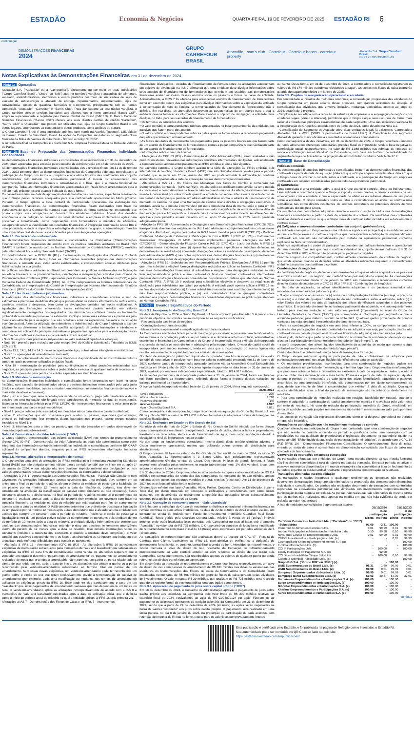ESTADÃO Economia & Negócios QUARTA-FEIRA, 19 DE FEVEREIRO DE 2025 ESTADÃO RI 6
continuação DEMONSTRAÇÕES FINANCEIRAS 2024 GRUPO
CARREFOUR
BRASIL Atacadão · sam's club · Carrefour · Carrefour banco · carrefour property Atacadão S.A. Grupo Carrefour Brasil
CNPJ 75.315.333/0001-09
Notas Explicativas às Demonstrações Financeiras em 31 de dezembro de 2024
Nota 1: Operações
Atacadão S.A. (“Atacadão” ou a “Companhia”), diretamente ou por meio de suas subsidiárias (“Grupo Carrefour Brasil”, “Grupo” ou “Nós”) atua no comércio varejista e atacadista de alimentos, vestuário, eletrodomésticos, eletrônicos e outros produtos por meio de sua cadeia de lojas de atacado de autosserviços e atacado de entrega, hipermercados, supermercados, lojas de conveniência, postos de gasolina, farmácias e e-commerce, principalmente sob os nomes comerciais “Atacadão”, “Carrefour” e “Sam’s Club”. Para dar suporte ao seu núcleo varejista, o Grupo também oferece serviços bancários aos clientes, sob o nome comercial “Banco CSF”, empresa supervisionada e regulada pelo Banco Central do Brasil (BACEN). O Banco Carrefour Soluções Financeiras (“Banco CSF”) oferece aos seus clientes cartões de crédito “Carrefour”, “Sam’s Club” e “Atacadão” que podem ser utilizados nas lojas do Grupo Carrefour Brasil e em outros lugares, empréstimos ao consumidor e outros produtos, como apólices de seguro.
O Grupo Carrefour Brasil é uma sociedade anônima com matriz na Avenida Tucunaré, 125, cidade de Barueri, Estado de São Paulo, Brasil. As ações da Companhia são listadas no segmento Novo Mercado da Bolsa de Valores de São Paulo - B3, sob o código “CRFB3”.
A controladora final da Companhia é a Carrefour S.A., empresa francesa listada na Bolsa de Valores de Paris.
Nota 2: Base de Preparação das Demonstrações Financeiras Individuais Consolidadas
As demonstrações financeiras individuais e consolidadas do exercício findo em 31 de dezembro de 2024 foram aprovadas para emissão pelo Conselho de Administração em 18 de fevereiro de 2025.
As demonstrações financeiras individuais e consolidadas dos exercícios findos em 31 de dezembro 2024 e 2023 compreendem as demonstrações financeiras da Companhia e de suas controladas e a participação do Grupo nos lucros ou prejuízos e nos ativos líquidos das controladas em conjunto contabilizados pelo método de equivalência patrimonial. A moeda de apresentação das demonstrações financeiras individuais e consolidadas é o Real, que é a moeda funcional da Companhia. Todas as informações financeiras apresentadas em Reais foram arredondadas para o milhão mais próximo, exceto quando indicado de outra forma.
Os conselheiros têm, na data de aprovação das demonstrações financeiras, expectativa razoável de que o Grupo possui recursos adequados para sua continuidade operacional no futuro próximo. Portanto, o Grupo aplicou a base contábil de continuidade operacional na elaboração das demonstrações financeiras. As demonstrações financeiras foram elaboradas com base na perspectiva de que a Companhia manterá suas operações de forma consistente, presumindo que possa cumprir suas obrigações no decorrer das atividades habituais. Apesar dos desafios econômicos e da redução no consumo no setor alimentar, a empresa implementou ações para preservar a lucratividade, como negociações com fornecedores e medidas de eficiência, assegurando assim a estabilidade dos resultados financeiros. A integração contínua do Grupo BIG é uma prioridade, e dada a importância estratégica da entidade no grupo, a administração mantém uma expectativa realista de recursos suficientes para manutenção das operações.
Nota 2.1. Declaração de conformidade
As demonstrações financeiras individuais e consolidadas da Companhia (“Demonstrações Financeiras”) foram preparadas de acordo com as práticas contábeis adotadas no Brasil (“BR GAAP”) e também de acordo com as Normas Internacionais de Contabilidade (“IFRSs”), emitidas pela International Accounting Standards Board (“IASB”).
Em conformidade com a OCPC 07 (R1) - Evidenciação na Divulgação dos Relatórios Contábil-Financeiros de Propósito Geral, todas as informações relevantes próprias das demonstrações financeiras, e somente elas, estão sendo evidenciadas, e correspondem àquelas utilizadas pela Administração na sua gestão.
As práticas contábeis adotadas no Brasil compreendem as políticas estabelecidas na legislação societária brasileira e os pronunciamentos, orientações e interpretações emitidos pelo Comitê de Pronunciamentos Contábeis (CPC), aprovados pela Comissão de Valores Mobiliários (CVM) e pelo Conselho Federal de Contabilidade (CFC). As IFRSs compreendem as Normas Internacionais de Contabilidade, as interpretações do Comitê de Interpretação das Normas Internacionais de Relatório Financeiro (IFRIC) e do Comitê Permanente de Interpretações (SIC).
Nota 2.2. Uso de estimativas e julgamentos
A elaboração das demonstrações financeiras individuais e consolidadas envolve o uso de estimativas e premissas da Administração que podem afetar os valores informados de certos ativos, passivos, receitas e despesas, bem como as divulgações contidas nas notas explicativas. A liquidação das transações envolvendo essas estimativas poderá resultar em valores significativamente divergentes dos registrados nas informações contábeis devido ao tratamento probabilístico inerente ao processo de estimativa. O Grupo revisa suas estimativas e premissas pelo menos anualmente para assegurar que são razoáveis à luz da experiência passada e da situação econômica atual. Além da utilização de estimativas, a Administração do Grupo é obrigada a exercer julgamento ao determinar o tratamento contábil apropriado de certas transações e atividades e como deve ser aplicadoAs principais estimativas e julgamentos aplicados para a elaboração destas informações contábeis individuais e consolidadas dizem respeito a:
• Nota 9 - as principais premissas subjacentes ao valor realizável líquido dos estoques;
• Nota 10 - provisão para redução ao valor recuperável do ICMS e Substituição Tributária do ICMS (ICMS ST);
• Notas 13.2, 14.1, 14.2 e 14.3 - valor recuperável de ágio, outros ativos intangíveis e imobilizados;
• Nota 15 - operações de arrendamento mercantil;
• Nota 17 - reconhecimento de ativos fiscais diferidos e disponibilidade de lucros tributáveis futuros contra os quais podem ser utilizados prejuízos fiscais;
• Nota 18 - mensuração de provisões para contingências e outras provisões relacionadas aos negócios, as principais premissas sobre a probabilidade e escala de qualquer saída de recursos; e
• Nota 28.7 - provisão para perdas de crédito esperadas em ativo financeiro.
Nota 2.3. Métodos de mensuração
As demonstrações financeiras individuais e consolidadas foram preparadas com base no custo histórico, com exceção de determinados ativos e passivos financeiros mensurados pelo valor justo (títulos e valores mobiliários, contas a receber, empréstimos, instrumentos financeiros derivativos e mais valia de ativos e passivos).
Valor justo é o preço que seria recebido pela venda de um ativo ou pago pela transferência de um passivo em uma transação não forçada entre participantes do mercado na data de mensuração. Baseado na hierarquia definida pela IFRS 13/CPC 46 - Instrumentos financeiros, o valor justo pode ser mensurado usando os seguintes critérios:
• Nível 1: preços cotados (não ajustados) em mercados ativos para ativos e passivos idênticos;
• Nível 2: informações que são observáveis para o ativo ou passivo, seja direta (por exemplo, preços) ou indiretamente (por exemplo, dados baseados nos preços), exceto preços cotados incluídos no Nível 1; e
• Nível 3: informações para o ativo ou passivo, que não são baseados em dados observáveis de mercado (inputs não observáveis).
Nota 2.4. Demonstração do Valor Adicionado (“DVA”)
O Grupo elaborou demonstrações dos valores adicionado (DVA) nos termos do pronunciamento técnico CPC 09 (R1) - Demonstração do Valor Adicionado, as quais são apresentadas como parte integrante das informações contábeis intermediárias individuais e consolidadas conforme BR GAAP aplicável às companhias abertas, enquanto para as IFRS representam informação financeira suplementar.
Nota 2.5. Normas, alterações e interpretações de normas
O Grupo avaliou uma série de alterações às IFRSs emitidas pelo International Accounting Standards Board (IASB) que são obrigatoriamente válidas para o período contábil que se inicie em ou após 1º de janeiro de 2024. A sua adoção não teve qualquer impacto material nas divulgações ou nos valores apresentados nessas demonstrações financeiras da controladora e do consolidado.
- Alterações à IAS 1 - Apresentação das Demonstrações Financeiras - Passivo Não Circulante com Covenants: As alterações indicam que apenas covenants que uma entidade deve cumprir em ou antes que o final do período de relatório, afetam o direito da entidade de postergar a liquidação de um passivo por no mínimo 12 meses após a data do relatório (e, portanto, isso deve ser considerado na avaliação da classificação do passivo como circulante ou não circulante). Esses covenants afetam se o direito existe no final do período de relatório, mesmo se o cumprimento do covenant é avaliado apenas após a data do relatório (por exemplo, um covenant com base na condição financeira da entidade na data do relatório que seja avaliado para fins de cumprimento apenas após a data do relatório). O IASB também determina que o direito de postergar a liquidação de um passivo por no mínimo 12 meses após a data do relatório não é afetado se uma entidade tem apenas que cumprir um covenant após o período de relatório. Porém se o direito de postergar a liquidação dentro de um passivo estiver sujeito ao cumprimento de covenants pela entidade dentro do período de 12 meses após a data do relatório, a entidade divulga informações que permite aos usuários das demonstrações financeiras entender o risco dos passivos se tornarem amortizáveis dentro do período de 12 meses após a data do relatório. Isso incluiria informações sobre os covenants (incluindo a natureza dos covenants e quando a entidade deve cumpri-los), o valor contábil dos passivos correspondentes e os fatos e as circunstâncias, se houver, que indiquem que a entidade pode enfrentar dificuldades para cumprir os covenants.
- Alteração à IFRS 16 - Arrendamentos (CPC 06 (R2) - As alterações à IFRS 16 acrescentam exigências de mensuração subsequente para transações de “sale and leaseback” que satisfazem as exigências da IFRS 15 para fins de contabilização como venda. As alterações requerem que o vendedor-arrendatário determine ‘pagamentos de arrendamento’ ou ‘pagamentos de arrendamento revisados’ de modo que o vendedor-arrendatário não reconheça um ganho ou perda relacionado ao direito de uso retido por ele, após a data de início. As alterações não afetam o ganho ou a perda reconhecido pelo vendedor-arrendatário relacionado ao término total ou parcial de um arrendamento. Sem essas novas exigências, um vendedor-arrendatário pode ter reconhecido um ganho sobre o direito de uso que retém exclusivamente devido à remensuração do passivo de arrendamento (por exemplo, após uma modificação ou mudança nos termos do arrendamento) aplicando as exigências gerais da IFRS 16. Esse pode ter sido particularmente o caso em um “leaseback” que inclui pagamentos de arrendamento variáveis que não dependem de um índice ou taxa. O vendedor-arrendatário aplica as alterações retrospectivamente de acordo com a IAS 8 a transações de “sale and leaseback” celebradas após a data da aplicação inicial, que é definida como o início do período anual de relatório no qual a entidade aplicou a IFRS 16 pela primeira vez.
Alterações a IAS 7 - Demonstração dos Fluxos de Caixa e ao IFRS 7 - Instrumentos
Financeiros: Divulgações - Acordos de Financiamento de Fornecedores: As alterações acrescentam um objetivo de divulgação na IAS 7 afirmando que uma entidade deve divulgar informações sobre seus acordos de financiamento de fornecedores que permitem aos usuários das demonstrações financeiras avaliar os efeitos desses acordos sobre os passivos e fluxos de caixa da entidade. Adicionalmente, a IFRS 7 foi alterada para acrescentar acordos de financiamento de fornecedores como um exemplo dentro das exigências para divulgar informações sobre a exposição da entidade à concentração do risco de liquidez. O termo ‘acordos de financiamento de fornecedores’ não é definido. Em vez disso, as alterações descrevem as características de um acordo para o qual a entidade deveria fornecer as informações. Para atender o objetivo de divulgação, a entidade deve divulgar, no todo, para seus acordos de financiamento de fornecedores:
• Os termos e as condições dos acordos
• O valor contábil, e correspondentes rubricas apresentadas no balanço patrimonial da entidade, dos passivos que fazem parte dos acordos
• O valor contábil, e correspondentes rubricas pelas quais os fornecedores já receberam pagamento daqueles que fornecem o financiamento
• As faixas das datas de vencimento dos pagamentos para os passivos financeiros que fazem parte de um acordo de financiamento de fornecedores e contas a pagar comparáveis que não fazem parte de um acordo de financiamento de fornecedores
• Informações sobre o risco de liquidez
- Alteração a do CPC 09 (R1) - Demonstração do Valor Adicionado (DVA), foram avaliadas e não produziram efeitos relevantes nas informações contábeis intermediárias divulgadas, adicionalmente a Companhia não adotou antecipadamente as IFRS emitidas e ainda não vigentes.
No exercício corrente, o Grupo também avaliou uma série de alterações às IFRSs emitidas pelo International Accounting Standards Board (IASB) que são obrigatoriamente válidas para o período contábil que se inicia em 1º de janeiro de 2025 ou posteriormente A administração continua avaliando os impactos até a data de aprovação dessas demonstrações financeiras.
- Alterações à IAS 21 - Os Efeitos das Mudanças nas Taxas de Câmbio e conversão das Demonstrações Contábeis - (CPC 02 R(2)) - As alterações especificam como avaliar se uma moeda é conversível, e como determinar a taxa de câmbio quando não for. As alterações afirmam que uma moeda é conversível por outra moeda quando a entidade consegue obter a outra moeda dentro de um período de tempo que permite um atraso administrativo normal e através de um mecanismo de mercado ou cambial no qual uma transação de câmbio criaria direitos e obrigações exequíveis. A entidade avalia se a moeda é conversível por outra moeda na data de mensuração e para um fim específico. Se o Grupo conseguir obter apenas um valor insignificante da outra moeda na data de mensuração para o fim específico, a moeda não é conversível por outra moeda. As alterações são aplicáveis para períodos anuais iniciados em ou após 1º de janeiro de 2025, sendo permitida adoção antecipada.
- Adoção da IFRS 18 - Apresentação e Divulgações nas Demonstrações Financeiras (CPC 26 (R1)), transportando diversas das exigências na IAS 1 não alteradas e complementando-as com as novas exigências. Além disso, alguns parágrafos da IAS 1 foram movidos para a IAS 8 (CPC 23) - Políticas Contábeis, Mudança de Estimativa e Retificação de Erro e IFRS 7 (CPC 40 (R1)) - Instrumentos Financeiros: Divulgações. O IASB, também implementou pequenas alterações na IAS 7 (CPC03R2)) - Demonstração do Fluxo de Caixa e IAS 33 (CPC 41) - Lucro por Ação. A IFRS 18 introduziu novas exigências para: (i) apresentar categorias específicas e subtotais definidos na demonstração do resultado (ii) apresentar divulgações sobre as medidas de desempenho definidas pela administração (MPMs) nas notas explicativas às demonstrações financeiras e (iii) melhorarias vinculadas aos requisitos de agregação e desagregação de informações.
- Adoção da IFRS 19 - Subsidiárias sem Responsabilidade Pública: Divulgações A IFRS 19 permite que uma subsidiária elegível forneça divulgações reduzidas ao aplicar as Normas Contábeis IFRS nas suas demonstrações financeiras. A subsidiária é elegível para divulgações reduzidas se não tiver responsabilidade pública e sua controladora final ou qualquer controladora intermediária preparar demonstrações financeiras consolidadas disponíveis ao público que atendam as Normas Contábeis IFRS. A IFRS 19 é opcional para subsidiárias elegíveis e descreve as exigências de divulgação para subsidiárias que optam por aplicá-la. A entidade pode apenas aplicar a IFRS 19 se, no final do período de relatório: (i) for uma subsidiária (isso inclui uma controladora intermediária) (ii) não tiver responsabilidade pública, e (iii) sua controladora final ou qualquer controladora intermediária prepara demonstrações financeiras consolidadas disponíveis ao público que atendam as Normas Contábeis IFRS.
Nota 3: Eventos Significativos do Período
Nota 3.1. Incorporação do Grupo Big Brasil S.A.
Na data de 04 junho de 2024, o Grupo Big Brasil S.A.foi incorporado pelo Atacadão S.A, tendo como principais objetivos decorrentes dessa incorporação as seguintes justificativas:
- Racionalização das linhas de negócio
- Otimização da estrutura de capital
- Maior eficiência operacional e simplificação da estrutura societária
As Companhias envolvidas fazem parte do mesmo grupo societário e possuem características afins, dessa forma a incorporação, justifica-se por beneficiar e otimizar a ordem estrutural, administrativa, econômica e financeira das Companhias e do Grupo. A incorporação visa a extinção da incorporada e sucessão de todos os seus direitos e obrigações pela incorporadora. O valor do capital social da incorporadora permaneceu inalterado, tendo em vista que a incorporação do acervo líquido não resultou em aumento de capital, tampouco a emissão de novas ações.
O critério de avaliação do patrimônio líquido da incorporada, para fins de incorporação, foi o valor contábil de seus ativos e passivos, com base no balanço patrimonial encerrado em 31 de janeiro de 2024, conforme Laudo de Incorporação aprovado conforme Ata da Assembleia Geral Extraordinária realizada em 04 de junho de 2024. O acervo líquido incorporado na data base de 31 de janeiro de 2024, avaliado por empresa independente especializada, totalizou R$ 4.917 milhões.
As variações patrimoniais da incorporada posteriores a 31 de janeiro de 2024, foram escrituradas nos livros contábeis da incorporadora, refletindo dessa forma o impacto dessas variações no balanço patrimonial da incorporadora.
O acervo líquido incorporado na data base de 31 de janeiro de 2024, têm a seguinte composição:
| | 31/01/2024 |
| --- | --- |
| Ativos circulantes | 225 |
| Ativos não circulantes | 4.710 |
| Passivos circulantes | (18) |
| Acervo líquido | 4.917 |
| Ágio - Grupo Big Brasil S.A. | 4.031 |
Como consequência da incorporação, o ágio reconhecido na aquisição do Grupo Big Brasil S.A. em 06 de junho de 2022 no valor de R$ 4.031 milhões, foi reclassificado para a rubrica de Intangível, na subclassificação ágio.
Nota 3.2. Enchentes no Estado do Rio Grande do Sul
No início do mês de maio de 2024, o Estado do Rio Grande do Sul foi atingido por fortes chuvas cujas consequências resultaram principalmente na perda de vidas, danos a lares e propriedades, transtornos na rede viária, elétrica e de fornecimento de água, bem como inundações devido à elevação no nível de importantes rios do estado.
No que tange ao funcionamento operacional, mesmo diante deste cenário climático adverso, o Grupo manteve-se operacional, mesmo que utilizando outros centros de distribuição para abastecimento.
O Grupo operava 98 lojas no estado do Rio Grande do Sul em 01 de maio de 2024, incluindo 30 lojas Atacadão, 11 hipermercados e 3 Sam’s Clubs, que coletivamente representavam aproximadamente 6% das vendas do Grupo. Das nossas 44 lojas de grande formato, 8 foram severamente afetadas pelas enchentes na região (aproximadamente 1% das vendas), todas com seguro de ativos e lucros cessantes.
Em 30 de junho de 2024 o Grupo reconheceu uma perda de estoques e ativo imobilizado de R$ 114 milhões em contrapartida do reembolso das seguradoras no montante de R$ 110 milhões, ambos registrados em custos dos produtos vendidos e outras receitas (despesas). Até 31 de dezembro de 2024 todas as lojas atingidas foram reabertas.
Os prejuízos sofridos nas lojas (Atacadão, Hiper, Postos, Drogaria, Centro de Distribuição, Super e Todo dia) por danos materiais em estoques e edificações e benefeitorias, bem como lucros cessantes em decorrência do fechamento temporário das operações foram substancialmente cobertos pela apólice de seguros do Grupo.
Nota 3.3. Operação de retroarrendamento - “Sale-Leaseback”
Em linha com a estratégia do Grupo de maximizar a eficiência operacional e financeira baseada na revisão contínua de seus ativos imobiliários, na data de 22 de outubro de 2024 o Grupo assinou um contrato de venda de Imóveis com Fundo de Investimento Imobiliário Guardian Real Estate (GARE11), fundo gerido pela Guardian Gestora Ltda., relativo à venda de 15 (quinze) imóveis próprios onde estão localizadas lojas operadas pela Companhia ou suas afiliadas sob a bandeira “Atacadão”, no valor total de R$ 725 milhões. O Grupo celebrou contratos de locação na modalidade de retroarrendamento com prazo inicial de 13 (treze) anos, renováveis por períodos adicionais de 5 (cinco) anos.
As transações de retroarrendamento são analisadas dentro do escopo do CPC 47 - Receita de Contrato com Cliente, equivalente ao IFRS 15, com objetivo de verificar se a obrigação de desempenho foi satisfeita, e, portanto, contabilizar a venda do bem. Atendidos os requerimentos, o Grupo mensura o ativo de direito de uso resultante da transação de retroarrendamento proporcionalmente ao valor contábil anterior do ativo referente ao direito de uso retido pela Companhia. Consequentemente, são reconhecidos apenas os valores de qualquer ganho ou perda referente aos direitos transferidos ao comprador.
Em decorrência da transação de retroarrendamento o Grupo reconheceu, respectivamente, um ativo de direito de uso e um passivo de arrendamento de R$ 333 milhões nas datas de assinaturas das escrituras. As Demonstrações dos Fluxos de Caixa da Controladora e do Consolidado foram impactadas no montante de R$ 696 milhões no grupo de fluxos de caixa gerados pelas atividades de investimentos. O valor restante, R$ 29 milhões, que totalizam os R$ 725 milhões será recebido quando do registro formal da escritura pública junto aos ógãos competentes.
Nota 3.4. Aprovação de pagamento de juros sobre capital próprio (“JCP”)
Em 18 de dezembro de 2024, o Conselho de Administração aprovou o pagamento de juros sobre capital próprio aos acionistas da Companhia pelo valor bruto de R$ 200 milhões relativos ao exercício fiscal de 2024, equivalentes ao valor de R$ 0,094829124 por ação. Fizeram jus ao pagamento os acionistas constantes da posição acionária da Companhia em 23 de dezembro de 2024, sendo que a partir de 24 de dezembro de 2024 (inclusive) as ações serão negociadas na bolsa de valores “ex-direito” aos juros sobre capital próprio. O pagamento será realizado em uma única parcela, no dia 8 de janeiro de 2025, na proporção da participação de cada acionista com retenção do Imposto de Renda na fonte, exceto para os acionistas comprovadamente imunes
ou isento. Desta forma, em 31 de dezembro de 2024, a Controladora e Consolidado registraram os valores de R$ 174 milhões na rúbrica “dividendos a pagar”. Os efeitos nos fluxos de caixa ocorrerão quando do pagamento efetivo em janeiro de 2025.
Nota 3.5. Projetos de reorganização operacional e societária
Em continuidade à iniciativa de melhorias contínuas, a consolidação progressiva das atividades do Grupo representa um passo adiante desse processo, com ganhos adicionais de sinergia. A consolidação das atividades, que envolve, inclusive, mudanças societárias, ocorreu ao longo de 2024, através de 2 projetos.
- Simplificação societária com a redução da estrutura de empresas e a segregação de negócios por entidades legais (Varejo e Atacado), permitindo que o Grupo aloque seus recursos de forma mais racional e focada nas principais características de cada segmento. Uma das iniciativas realizada foi a incorporação do Grupo BIG ocorrida em 4 de junho de 2024, como descrito na Nota 3.1.
- Consolidação do Segmento de Atacado entre duas entidades legais já existentes, Controladora Atacadão S.A. e WMS (“WMS Supermercados do Brasil Ltda.”). A Consolidação dos segmento Atacadista garantiu maior eficiência e resultados operacionais comparativos.
Como consequência destas iniciativas, em 31 de dezembro de 2024, o Grupo reconheceu imposto de renda ativo sobre diferenças temporárias, prejuízo fiscal de imposto de renda e base negativa de contribuição social, respectivamente no valor de R$ 1.088 milhões nas rubricas de “Imposto de renda e contribuição social diferidos” no Consolidado, com base em histórico de rentabilidade do segmento de lojas do Atacadão e na projeção de lucros tributários futuros. Vide Nota 17.2.
Nota 4: Base de Consolidação
Políticas contábeis
As demonstrações financeiras individuais e consolidadas incluem as demonstrações financeiras das controladas a partir da data de aquisição (data em que o Grupo adquire controle) até a data em que o Grupo deixa de exercer o controle sobre a controlada, e a participação do Grupo em empresas controladas em conjunto contabilizadas pelo método da equivalência patrimonial.
(i) Controladas
Uma controlada é uma entidade sobre a qual o Grupo exerce o controle, direta ou indiretamente. Uma entidade é controlada quando o Grupo é exposto, ou tem direitos, a retornos variáveis de seu envolvimento com a entidade e tem a capacidade de afetar esses retornos através de seu poder sobre a entidade. O Grupo considera todos os fatos e circunstâncias ao avaliar se controla uma subsidiária, tais como direitos resultantes de acordos contratuais ou potenciais direitos de voto substanciais detidos pelo Grupo.
Os resultados das controladas adquiridas durante o exercício estão incluídos nas demonstrações financeiras consolidadas a partir da data de aquisição do controle. Os resultados das controladas vendidas durante o exercício ou que o Grupo deixa de controlar estão incluídos até a data em que o controle cessar.
(ii) Coligadas e empreendimentos controlados em conjunto (joint-ventures)
As entidades nas quais o Grupo exerce uma influência significativa (coligadas) e as entidades sobre as quais o Grupo exerce o controle conjunto e que correspondem à definição de empreendimento controlado em conjunto são contabilizados pelo método da equivalência patrimonial, conforme explicado na Nota 12 “Investimentos”.
Influência significativa é o poder de participar nas decisões das políticas financeiras e operacionais de uma investida, mas sem que haja o controle individual ou conjunto dessas políticas. Em 31 de dezembro 2024 e 2023 o Grupo não possuía participação em coligadas.
Controle conjunto é o compartilhamento, contratualmente convencionado, do controle de negócio, que existe apenas quando as decisões sobre as atividades relevantes requerem o consentimento unânime das partes que partilham o controle.
Combinações de negócios
As combinações de negócios, definidas como transações em que os ativos adquiridos e os passivos assumidos constituem um negócio, são contabilizadas pelo método de aquisição. As combinações de negócios realizadas desde 1º de janeiro de 2010 são mensuradas e reconhecidas conforme descrito abaixo, de acordo com o CPC 15 (R1) (IFRS 3) - Combinações de Negócios:
▪ Na data de aquisição, os ativos identificáveis adquiridos e os passivos assumidos são reconhecidos e mensurados pelo valor justo.
▪ O ágio corresponde ao excesso da (i) soma da contraprestação transferida (ou seja, o preço de aquisição) e o valor de qualquer participação da não controladora sobre a adquirida, sobre (ii) o valor líquido dos valores na data de aquisição dos ativos identificáveis adquiridos e dos passivos assumidos. É registrado diretamente no balanço patrimonial da adquirida, e é subsequentemente testado para eventual redução ao seu valor recuperável (impairment) ao nível do Grupo de Unidades Geradoras de Caixa (“UGC”) que corresponde à informação por segmento a que a adquirida pertence, pelo método descrito na Nota 14.3. Qualquer ganho proveniente de compra vantajosa (ou seja, deságio) é reconhecido diretamente no resultado.
▪ Para as combinações de negócios em uma base inferior a 100%, os componentes na data de aquisição das participações dos não controladores na adquirida (ou seja, participação destas não controladoras na parcela proporcional dos ativos líquidos da adquirida) são mensurados pelo:
- Valor justo, de forma que parte do ágio reconhecido no momento da combinação de negócios seja alocado à participação de não controladores (método de “ágio integral”), ou
- a parte proporcional dos ativos líquidos identificáveis da adquirida, de modo que apenas o ágio atribuível ao Grupo seja reconhecido (método “ágio parcial”).
O método utilizado é determinado numa base de transação a transação.
O Grupo elegeu mensurar qualquer participação de não controladores na adquirida pela participação proporcional nos ativos líquidos identificáveis na data de aquisição.
▪ Os montantes provisionados reconhecidos para uma combinação de negócios podem ser ajustados durante um período de mensuração que termina logo que o Grupo receba as informações que procurava sobre os fatos e circunstâncias existentes à data de aquisição ou saiba que não é possível obter mais informação ou o mais tardar 12 meses a partir da data de aquisição. Ajustes durante o período de mensuração do valor justo dos ativos identificáveis adquiridos e passivos assumidos, ou contraprestação transferida, são compensados por um ajuste correspondente ao ágio, desde que resulte de fatos e circunstâncias que existiam à data de aquisição. Quaisquer ajustes identificados após o final do período de mensuração são reconhecidos diretamente no resultado.
▪ Para uma combinação de negócios realizada em estágios (aquisição por etapas), quando o controle é adquirido, a participação de capital anteriormente mantida é reavaliada pelo valor justo por meio do resultado. No caso de redução da participação societária do Grupo, resultando em perda de controle, as participações remanescentes são também mensuradas ao valor justo por meio do resultado.
▪ Os custos de transação são registrados diretamente como uma despesa operacional no período em que são incorridos.
Alterações na participação que não resultem em mudança de controle
Qualquer alteração na participação do Grupo numa controlada após uma combinação de negócios que não resulte no controle adquirido ou perdido é qualificada como uma transação com os proprietários na sua qualidade de proprietários e registrada diretamente no patrimônio líquido, na conta contábil “Efeito líquido da aquisição de participação de minoritários”, de acordo com o CPC 36 (R3) (IFRS 10) - Demonstrações Financeiras Consolidadas. O correspondente fluxo de caixa, entrada ou saída de caixa é apresentado na demonstração consolidada dos fluxos de caixa nas atividades de financiamento.
Conversão de operações em moeda estrangeira
As transações efetuadas por entidades do Grupo numa moeda diferente da sua moeda funcional são inicialmente convertidas à taxa de câmbio na data da transação. Em cada período, os ativos e passivos monetários denominados em moeda estrangeira são convertidos à taxa de fechamento do período e o ganho ou perda cambial resultante é registrado na demonstração do resultado.
Transações eliminadas na consolidação
As transações e saldos intragrupo e quaisquer rendimentos ou despesas não realizados decorrentes de transações intragrupo são eliminados na preparação das demonstrações financeiras individuais e consolidadas. Os ganhos não realizados decorrentes de transações com controladas registradas na equivalência patrimonial são eliminados dos investimentos proporcionalmente à participação detida naquela controlada. As perdas não realizadas são eliminadas da mesma forma que os ganhos não realizados, mas apenas na medida em que não haja evidência de perda por redução ao valor recuperável.
A lista de entidades consolidadas é apresentada abaixo:
| | 31/12/2024 | | 31/12/2023 | |
| --- | --- | --- | --- | --- |
| | % de participação | | % de participação | |
| | Direta | Indireta | Direta | Indireta |
| Carrefour Comércio e Indústria Ltda. (“Carrefour” ou “CCI”) - Subsidiárias | 97,69 | -2,31 | 100,00 | - |
| Comercial de Alimentos Carrefour Ltda. | 0,01 | 99,99 | 0,01 | 99,99 |
| Imopar Participações e Administração Imobiliária Ltda. | 0,10 | 99,90 | 0,10 | 99,90 |
| Nova Tropi Gestão de Empreendimentos Ltda. | 0,01 | 99,99 | 0,01 | 99,99 |
| CMBCI Investimentos e Participações Ltda. (a) | - | - | 0,01 | 99,99 |
| Cosmopolitano Shopping Empreendimentos S.A. (a) | - | - | - | 100,00 |
| E-mídia informações Ltda. (b) | - | - | - | 100,00 |
| CCI IP Participações Ltda. | - | 100,00 | - | 100,00 |
| Ewally Instituição de Pagamento S.A. (c) | - | 92,00 | - | - |
| CCI Desenv Imobiliário Campo Belo Ltda. | - | 100,00 | 0,10 | 99,90 |
| Carrefour Unlimitail Publicidade Ltda. (d) | - | - | - | 100,00 |
| Grupo BIG S.A. (“Grupo BIG” ou “BIG”) (e) | - | - | 100,00 | - |
| WMS Supermercados do Brasil Ltda. (e) | 98,31 | 1,69 | 99,99 | 0,01 |
| WMB Supermercados do Brasil Ltda. (e) | 99,99 | 0,01 | 99,99 | 0,01 |
| Bompreço Supermercados do Nordeste Ltda. (e) | 99,99 | 0,01 | 99,99 | 0,01 |
| Bompreço Bahia Supermercados Ltda. (e) | 69,63 | 30,37 | 67,39 | 32,61 |
| Barbarossa Empreendimentos e Participações S.A. (e) | 100,00 | - | 100,00 | - |
| Bulge Empreendimentos e Participações S.A. (e) | 100,00 | - | 100,00 | - |
| Gibraltar Empreendimentos e Participações S.A. (e) | 100,00 | - | 100,00 | - |
| Kharkov Empreendimentos e Participações S.A. (e) | 100,00 | - | 100,00 | - |
| Kursk Empreendimentos e Participações S.A. (e) | 100,00 | - | 100,00 | - |
continua
Esta publicação é certificada pelo Estadão, e foi publicada na página de Relação com o Investidor, o Estadão RI.
Sua autenticidade pode ser conferida no QR Code ao lado ou pelo site:
https://estadaori.estadao.com.br/publicacoes/